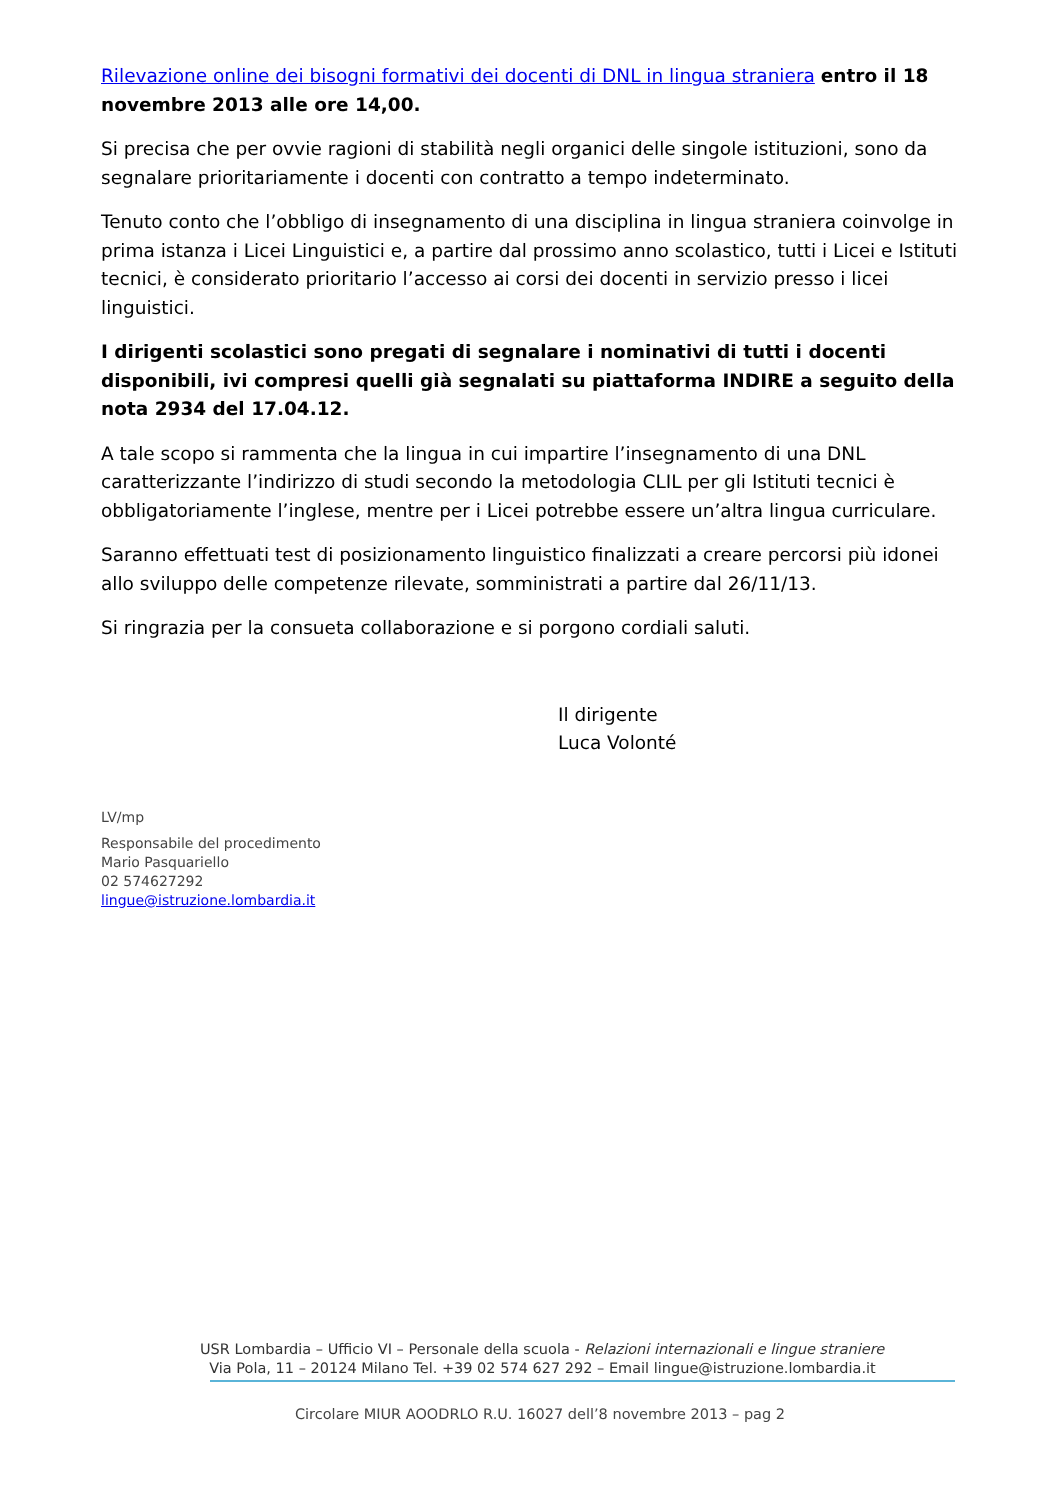Rilevazione online dei bisogni formativi dei docenti di DNL in lingua straniera entro il 18 novembre 2013 alle ore 14,00.
Si precisa che per ovvie ragioni di stabilità negli organici delle singole istituzioni, sono da segnalare prioritariamente i docenti con contratto a tempo indeterminato.
Tenuto conto che l’obbligo di insegnamento di una disciplina in lingua straniera coinvolge in prima istanza i Licei Linguistici e, a partire dal prossimo anno scolastico, tutti i Licei e Istituti tecnici, è considerato prioritario l’accesso ai corsi dei docenti in servizio presso i licei linguistici.
I dirigenti scolastici sono pregati di segnalare i nominativi di tutti i docenti disponibili, ivi compresi quelli già segnalati su piattaforma INDIRE a seguito della nota 2934 del 17.04.12.
A tale scopo si rammenta che la lingua in cui impartire l’insegnamento di una DNL caratterizzante l’indirizzo di studi secondo la metodologia CLIL per gli Istituti tecnici è obbligatoriamente l’inglese, mentre per i Licei potrebbe essere un’altra lingua curriculare.
Saranno effettuati test di posizionamento linguistico finalizzati a creare percorsi più idonei allo sviluppo delle competenze rilevate, somministrati a partire dal 26/11/13.
Si ringrazia per la consueta collaborazione e si porgono cordiali saluti.
Il dirigente
Luca Volonté
LV/mp
Responsabile del procedimento
Mario Pasquariello
02 574627292
lingue@istruzione.lombardia.it
USR Lombardia – Ufficio VI – Personale della scuola - Relazioni internazionali e lingue straniere
Via Pola, 11 – 20124 Milano Tel. +39 02 574 627 292 – Email lingue@istruzione.lombardia.it
Circolare MIUR AOODRLO R.U. 16027 dell’8 novembre 2013 – pag 2